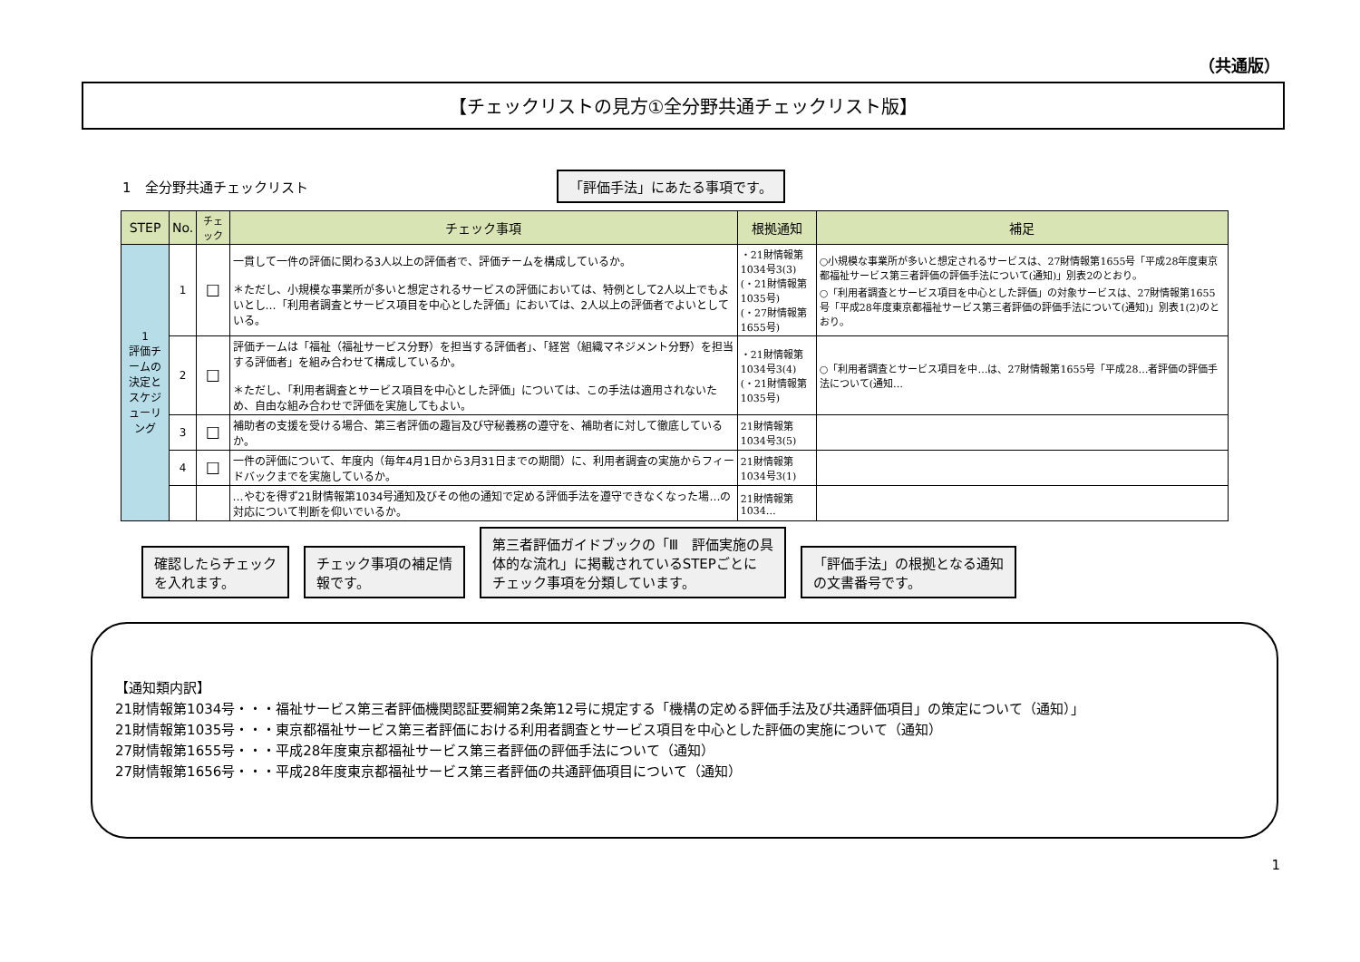（共通版）
【チェックリストの見方①全分野共通チェックリスト版】
1　全分野共通チェックリスト 「評価手法」にあたる事項です。
| STEP | No. | チェック | チェック事項 | 根拠通知 | 補足 |
| --- | --- | --- | --- | --- | --- |
| 1 評価チームの決定とスケジューリング | 1 | ☐ | 一貫して一件の評価に関わる3人以上の評価者で、評価チームを構成しているか。 ＊ただし、小規模な事業所が多いと想定されるサービスの評価においては、特例として2人以上でもよいとし…「利用者調査とサービス項目を中心とした評価」においては、2人以上の評価者でよいとしている。 | ・21財情報第1034号3(3) (・21財情報第1035号) (・27財情報第1655号) | ○小規模な事業所が多いと想定されるサービスは、27財情報第1655号「平成28年度東京都福祉サービス第三者評価の評価手法について(通知)」別表2のとおり。 ○「利用者調査とサービス項目を中心とした評価」の対象サービスは、27財情報第1655号「平成28年度東京都福祉サービス第三者評価の評価手法について(通知)」別表1(2)のとおり。 |
| | 2 | ☐ | 評価チームは「福祉（福祉サービス分野）を担当する評価者」、「経営（組織マネジメント分野）を担当する評価者」を組み合わせて構成しているか。 ＊ただし、「利用者調査とサービス項目を中心とした評価」については、この手法は適用されないため、自由な組み合わせで評価を実施してもよい。 | ・21財情報第1034号3(4) (・21財情報第1035号) | ○「利用者調査とサービス項目を中…は、27財情報第1655号「平成28…者評価の評価手法について(通知… |
| | 3 | ☐ | 補助者の支援を受ける場合、第三者評価の趣旨及び守秘義務の遵守を、補助者に対して徹底しているか。 | 21財情報第1034号3(5) | |
| | 4 | ☐ | 一件の評価について、年度内（毎年4月1日から3月31日までの期間）に、利用者調査の実施からフィードバックまでを実施しているか。 | 21財情報第1034号3(1) | |
| | | | …やむを得ず21財情報第1034号通知及びその他の通知で定める評価手法を遵守できなくなった場…の対応について判断を仰いでいるか。 | 21財情報第1034… | |
確認したらチェック
を入れます。 チェック事項の補足情
報です。 第三者評価ガイドブックの「Ⅲ　評価実施の具
体的な流れ」に掲載されているSTEPごとに
チェック事項を分類しています。 「評価手法」の根拠となる通知
の文書番号です。
【通知類内訳】
21財情報第1034号・・・福祉サービス第三者評価機関認証要綱第2条第12号に規定する「機構の定める評価手法及び共通評価項目」の策定について（通知）」
21財情報第1035号・・・東京都福祉サービス第三者評価における利用者調査とサービス項目を中心とした評価の実施について（通知）
27財情報第1655号・・・平成28年度東京都福祉サービス第三者評価の評価手法について（通知）
27財情報第1656号・・・平成28年度東京都福祉サービス第三者評価の共通評価項目について（通知）
1